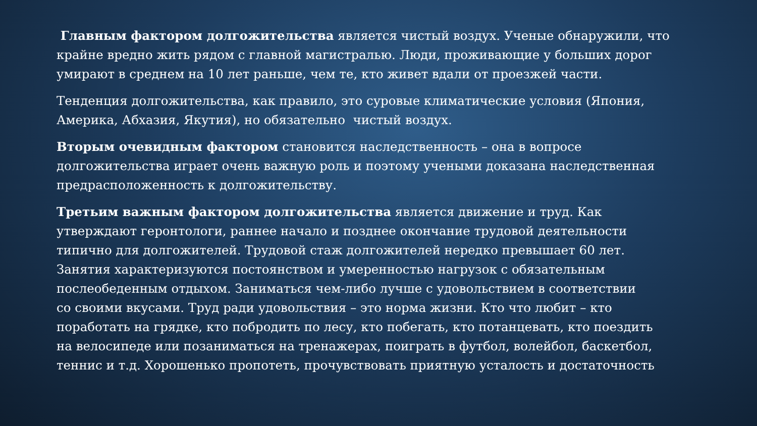Главным фактором долгожительства является чистый воздух. Ученые обнаружили, что
крайне вредно жить рядом с главной магистралью. Люди, проживающие у больших дорог
умирают в среднем на 10 лет раньше, чем те, кто живет вдали от проезжей части.
Тенденция долгожительства, как правило, это суровые климатические условия (Япония,
Америка, Абхазия, Якутия), но обязательно чистый воздух.
Вторым очевидным фактором становится наследственность – она в вопросе
долгожительства играет очень важную роль и поэтому учеными доказана наследственная
предрасположенность к долгожительству.
Третьим важным фактором долгожительства является движение и труд. Как
утверждают геронтологи, раннее начало и позднее окончание трудовой деятельности
типично для долгожителей. Трудовой стаж долгожителей нередко превышает 60 лет.
Занятия характеризуются постоянством и умеренностью нагрузок с обязательным
послеобеденным отдыхом. Заниматься чем-либо лучше с удовольствием в соответствии
со своими вкусами. Труд ради удовольствия – это норма жизни. Кто что любит – кто
поработать на грядке, кто побродить по лесу, кто побегать, кто потанцевать, кто поездить
на велосипеде или позаниматься на тренажерах, поиграть в футбол, волейбол, баскетбол,
теннис и т.д. Хорошенько пропотеть, прочувствовать приятную усталость и достаточность